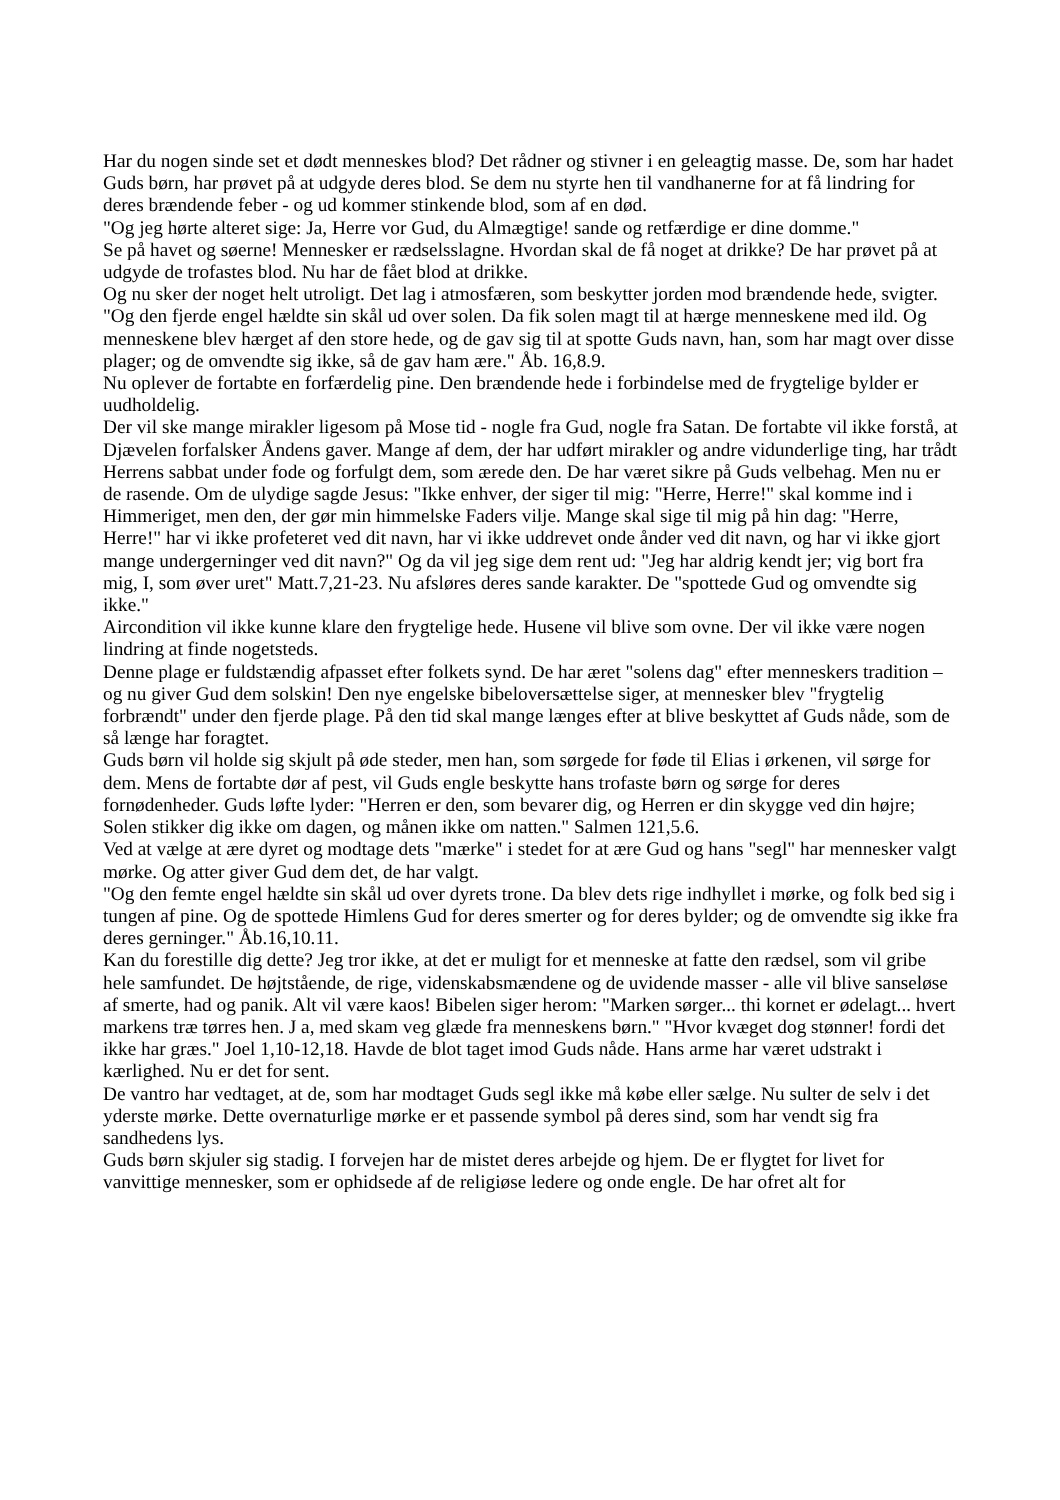Har du nogen sinde set et dødt menneskes blod? Det rådner og stivner i en geleagtig masse. De, som har hadet Guds børn, har prøvet på at udgyde deres blod. Se dem nu styrte hen til vandhanerne for at få lindring for deres brændende feber - og ud kommer stinkende blod, som af en død.
"Og jeg hørte alteret sige: Ja, Herre vor Gud, du Almægtige! sande og retfærdige er dine domme."
Se på havet og søerne! Mennesker er rædselsslagne. Hvordan skal de få noget at drikke? De har prøvet på at udgyde de trofastes blod. Nu har de fået blod at drikke.
Og nu sker der noget helt utroligt. Det lag i atmosfæren, som beskytter jorden mod brændende hede, svigter.
"Og den fjerde engel hældte sin skål ud over solen. Da fik solen magt til at hærge menneskene med ild. Og menneskene blev hærget af den store hede, og de gav sig til at spotte Guds navn, han, som har magt over disse plager; og de omvendte sig ikke, så de gav ham ære." Åb. 16,8.9.
Nu oplever de fortabte en forfærdelig pine. Den brændende hede i forbindelse med de frygtelige bylder er uudholdelig.
Der vil ske mange mirakler ligesom på Mose tid - nogle fra Gud, nogle fra Satan. De fortabte vil ikke forstå, at Djævelen forfalsker Åndens gaver. Mange af dem, der har udført mirakler og andre vidunderlige ting, har trådt Herrens sabbat under fode og forfulgt dem, som ærede den. De har været sikre på Guds velbehag. Men nu er de rasende. Om de ulydige sagde Jesus: "Ikke enhver, der siger til mig: "Herre, Herre!" skal komme ind i Himmeriget, men den, der gør min himmelske Faders vilje. Mange skal sige til mig på hin dag: "Herre, Herre!" har vi ikke profeteret ved dit navn, har vi ikke uddrevet onde ånder ved dit navn, og har vi ikke gjort mange undergerninger ved dit navn?" Og da vil jeg sige dem rent ud: "Jeg har aldrig kendt jer; vig bort fra mig, I, som øver uret" Matt.7,21-23. Nu afsløres deres sande karakter. De "spottede Gud og omvendte sig ikke."
Aircondition vil ikke kunne klare den frygtelige hede. Husene vil blive som ovne. Der vil ikke være nogen lindring at finde nogetsteds.
Denne plage er fuldstændig afpasset efter folkets synd. De har æret "solens dag" efter menneskers tradition – og nu giver Gud dem solskin! Den nye engelske bibeloversættelse siger, at mennesker blev "frygtelig forbrændt" under den fjerde plage. På den tid skal mange længes efter at blive beskyttet af Guds nåde, som de så længe har foragtet.
Guds børn vil holde sig skjult på øde steder, men han, som sørgede for føde til Elias i ørkenen, vil sørge for dem. Mens de fortabte dør af pest, vil Guds engle beskytte hans trofaste børn og sørge for deres fornødenheder. Guds løfte lyder: "Herren er den, som bevarer dig, og Herren er din skygge ved din højre; Solen stikker dig ikke om dagen, og månen ikke om natten." Salmen 121,5.6.
Ved at vælge at ære dyret og modtage dets "mærke" i stedet for at ære Gud og hans "segl" har mennesker valgt mørke. Og atter giver Gud dem det, de har valgt.
"Og den femte engel hældte sin skål ud over dyrets trone. Da blev dets rige indhyllet i mørke, og folk bed sig i tungen af pine. Og de spottede Himlens Gud for deres smerter og for deres bylder; og de omvendte sig ikke fra deres gerninger." Åb.16,10.11.
Kan du forestille dig dette? Jeg tror ikke, at det er muligt for et menneske at fatte den rædsel, som vil gribe hele samfundet. De højtstående, de rige, videnskabsmændene og de uvidende masser - alle vil blive sanseløse af smerte, had og panik. Alt vil være kaos! Bibelen siger herom: "Marken sørger... thi kornet er ødelagt... hvert markens træ tørres hen. J a, med skam veg glæde fra menneskens børn." "Hvor kvæget dog stønner! fordi det ikke har græs." Joel 1,10-12,18. Havde de blot taget imod Guds nåde. Hans arme har været udstrakt i kærlighed. Nu er det for sent.
De vantro har vedtaget, at de, som har modtaget Guds segl ikke må købe eller sælge. Nu sulter de selv i det yderste mørke. Dette overnaturlige mørke er et passende symbol på deres sind, som har vendt sig fra sandhedens lys.
Guds børn skjuler sig stadig. I forvejen har de mistet deres arbejde og hjem. De er flygtet for livet for vanvittige mennesker, som er ophidsede af de religiøse ledere og onde engle. De har ofret alt for